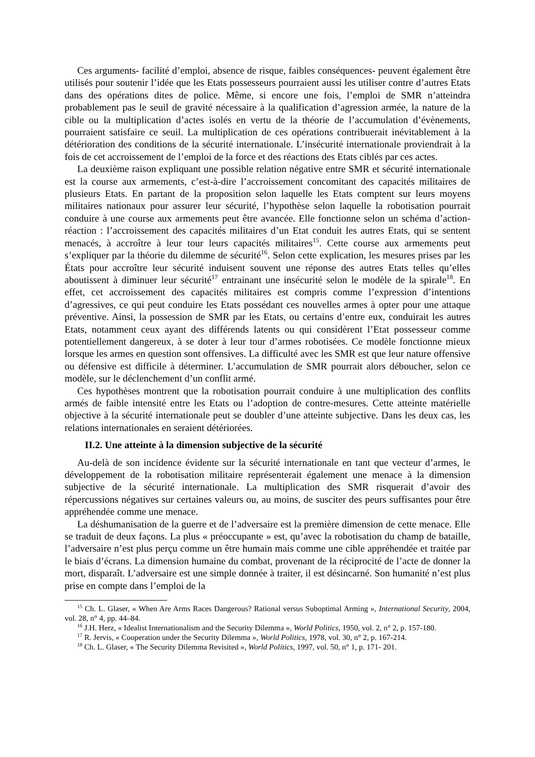Ces arguments- facilité d’emploi, absence de risque, faibles conséquences- peuvent également être utilisés pour soutenir l’idée que les Etats possesseurs pourraient aussi les utiliser contre d’autres Etats dans des opérations dites de police. Même, si encore une fois, l’emploi de SMR n’atteindra probablement pas le seuil de gravité nécessaire à la qualification d’agression armée, la nature de la cible ou la multiplication d’actes isolés en vertu de la théorie de l’accumulation d’évènements, pourraient satisfaire ce seuil. La multiplication de ces opérations contribuerait inévitablement à la détérioration des conditions de la sécurité internationale. L’insécurité internationale proviendrait à la fois de cet accroissement de l’emploi de la force et des réactions des Etats ciblés par ces actes.
La deuxième raison expliquant une possible relation négative entre SMR et sécurité internationale est la course aux armements, c’est-à-dire l’accroissement concomitant des capacités militaires de plusieurs Etats. En partant de la proposition selon laquelle les Etats comptent sur leurs moyens militaires nationaux pour assurer leur sécurité, l’hypothèse selon laquelle la robotisation pourrait conduire à une course aux armements peut être avancée. Elle fonctionne selon un schéma d’action-réaction : l’accroissement des capacités militaires d’un Etat conduit les autres Etats, qui se sentent menacés, à accroître à leur tour leurs capacités militaires<sup>15</sup>. Cette course aux armements peut s’expliquer par la théorie du dilemme de sécurité<sup>16</sup>. Selon cette explication, les mesures prises par les États pour accroître leur sécurité induisent souvent une réponse des autres Etats telles qu’elles aboutissent à diminuer leur sécurité<sup>17</sup> entrainant une insécurité selon le modèle de la spirale<sup>18</sup>. En effet, cet accroissement des capacités militaires est compris comme l’expression d’intentions d’agressives, ce qui peut conduire les Etats possédant ces nouvelles armes à opter pour une attaque préventive. Ainsi, la possession de SMR par les Etats, ou certains d’entre eux, conduirait les autres Etats, notamment ceux ayant des différends latents ou qui considèrent l’Etat possesseur comme potentiellement dangereux, à se doter à leur tour d’armes robotisées. Ce modèle fonctionne mieux lorsque les armes en question sont offensives. La difficulté avec les SMR est que leur nature offensive ou défensive est difficile à déterminer. L’accumulation de SMR pourrait alors déboucher, selon ce modèle, sur le déclenchement d’un conflit armé.
Ces hypothèses montrent que la robotisation pourrait conduire à une multiplication des conflits armés de faible intensité entre les Etats ou l’adoption de contre-mesures. Cette atteinte matérielle objective à la sécurité internationale peut se doubler d’une atteinte subjective. Dans les deux cas, les relations internationales en seraient détériorées.
II.2. Une atteinte à la dimension subjective de la sécurité
Au-delà de son incidence évidente sur la sécurité internationale en tant que vecteur d’armes, le développement de la robotisation militaire représenterait également une menace à la dimension subjective de la sécurité internationale. La multiplication des SMR risquerait d’avoir des répercussions négatives sur certaines valeurs ou, au moins, de susciter des peurs suffisantes pour être appréhendée comme une menace.
La déshumanisation de la guerre et de l’adversaire est la première dimension de cette menace. Elle se traduit de deux façons. La plus « préoccupante » est, qu’avec la robotisation du champ de bataille, l’adversaire n’est plus perçu comme un être humain mais comme une cible appréhendée et traitée par le biais d’écrans. La dimension humaine du combat, provenant de la réciprocité de l’acte de donner la mort, disparaît. L’adversaire est une simple donnée à traiter, il est désincarné. Son humanité n’est plus prise en compte dans l’emploi de la
<sup>15</sup> Ch. L. Glaser, « When Are Arms Races Dangerous? Rational versus Suboptimal Arming », International Security, 2004, vol. 28, n° 4, pp. 44–84.
<sup>16</sup> J.H. Herz, « Idealist Internationalism and the Security Dilemma », World Politics, 1950, vol. 2, n° 2, p. 157-180.
<sup>17</sup> R. Jervis, « Cooperation under the Security Dilemma », World Politics, 1978, vol. 30, n° 2, p. 167-214.
<sup>18</sup> Ch. L. Glaser, « The Security Dilemma Revisited », World Politics, 1997, vol. 50, n° 1, p. 171- 201.